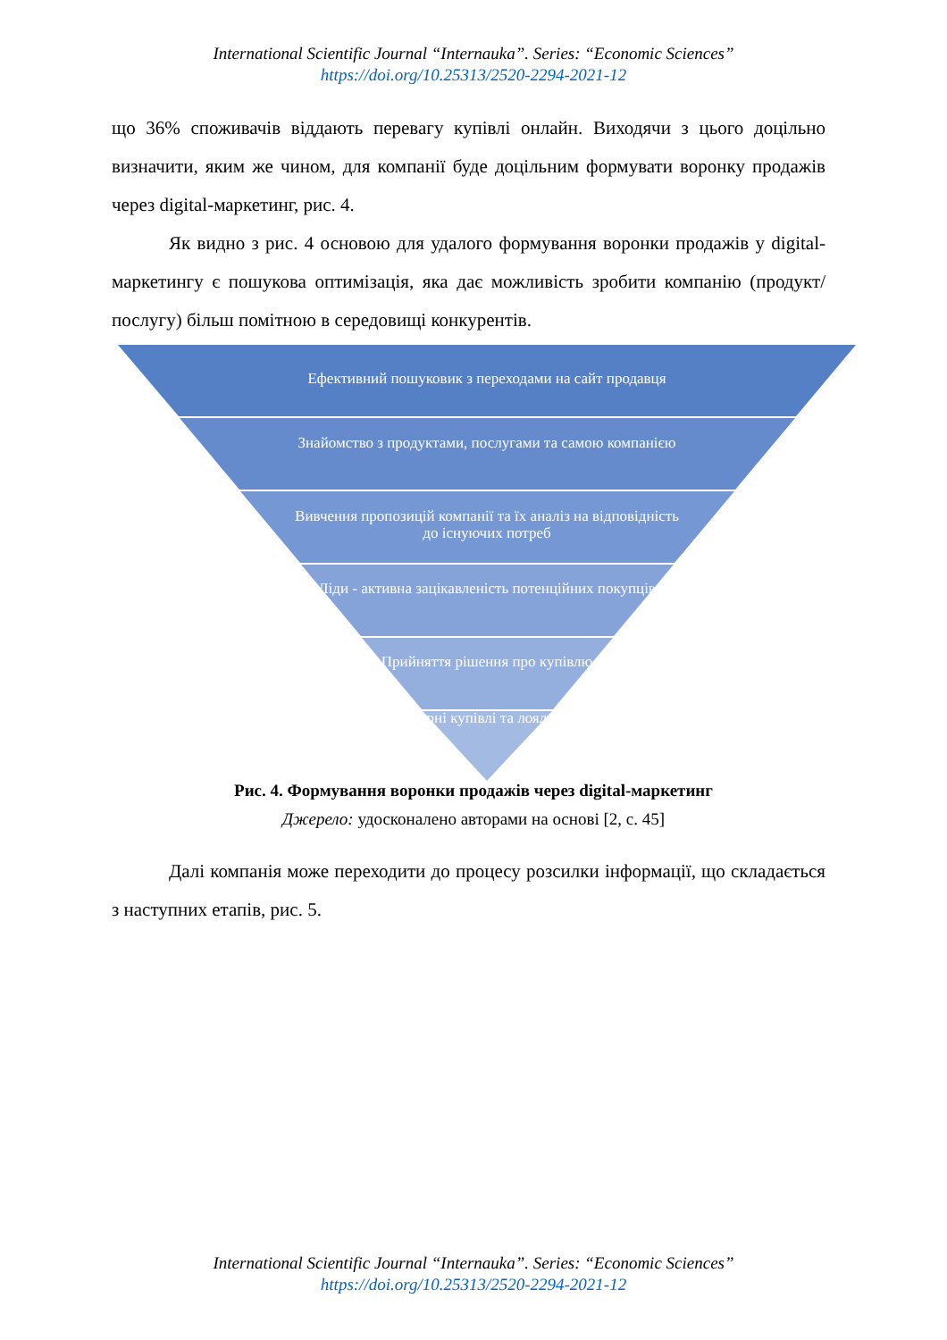International Scientific Journal “Internauka”. Series: “Economic Sciences”
https://doi.org/10.25313/2520-2294-2021-12
що 36% споживачів віддають перевагу купівлі онлайн. Виходячи з цього доцільно визначити, яким же чином, для компанії буде доцільним формувати воронку продажів через digital-маркетинг, рис. 4.
Як видно з рис. 4 основою для удалого формування воронки продажів у digital-маркетингу є пошукова оптимізація, яка дає можливість зробити компанію (продукт/послугу) більш помітною в середовищі конкурентів.
Ефективний пошуковик з переходами на сайт продавця
Знайомство з продуктами, послугами та самою компанією
Вивчення пропозицій компанії та їх аналіз на відповідність до існуючих потреб
Ліди - активна зацікавленість потенційних покупців
Прийняття рішення про купівлю
Повторні купівлі та лояльність
Рис. 4. Формування воронки продажів через digital-маркетинг
Джерело: удосконалено авторами на основі [2, с. 45]
Далі компанія може переходити до процесу розсилки інформації, що складається з наступних етапів, рис. 5.
International Scientific Journal “Internauka”. Series: “Economic Sciences”
https://doi.org/10.25313/2520-2294-2021-12